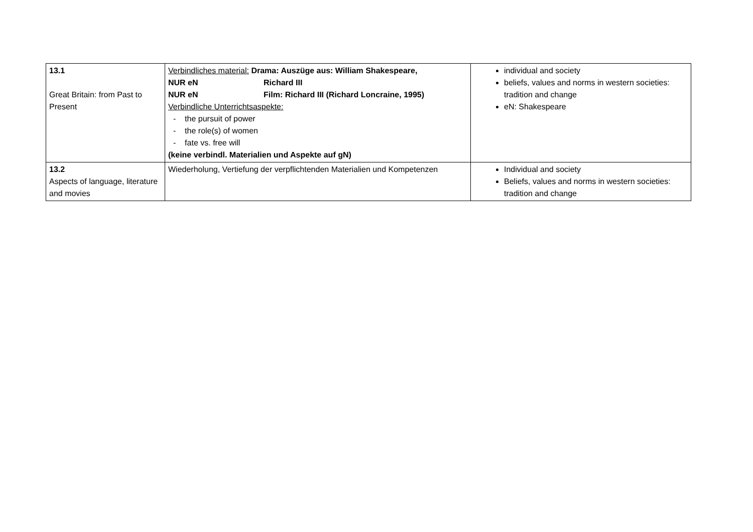| 13.1 Great Britain: from Past to Present | Verbindliches material: Drama: Auszüge aus: William Shakespeare, NUR eN Richard III NUR eN Film: Richard III (Richard Loncraine, 1995) Verbindliche Unterrichtsaspekte: - the pursuit of power - the role(s) of women - fate vs. free will (keine verbindl. Materialien und Aspekte auf gN) | individual and society beliefs, values and norms in western societies: tradition and change eN: Shakespeare |
| 13.2 Aspects of language, literature and movies | Wiederholung, Vertiefung der verpflichtenden Materialien und Kompetenzen | Individual and society Beliefs, values and norms in western societies: tradition and change |